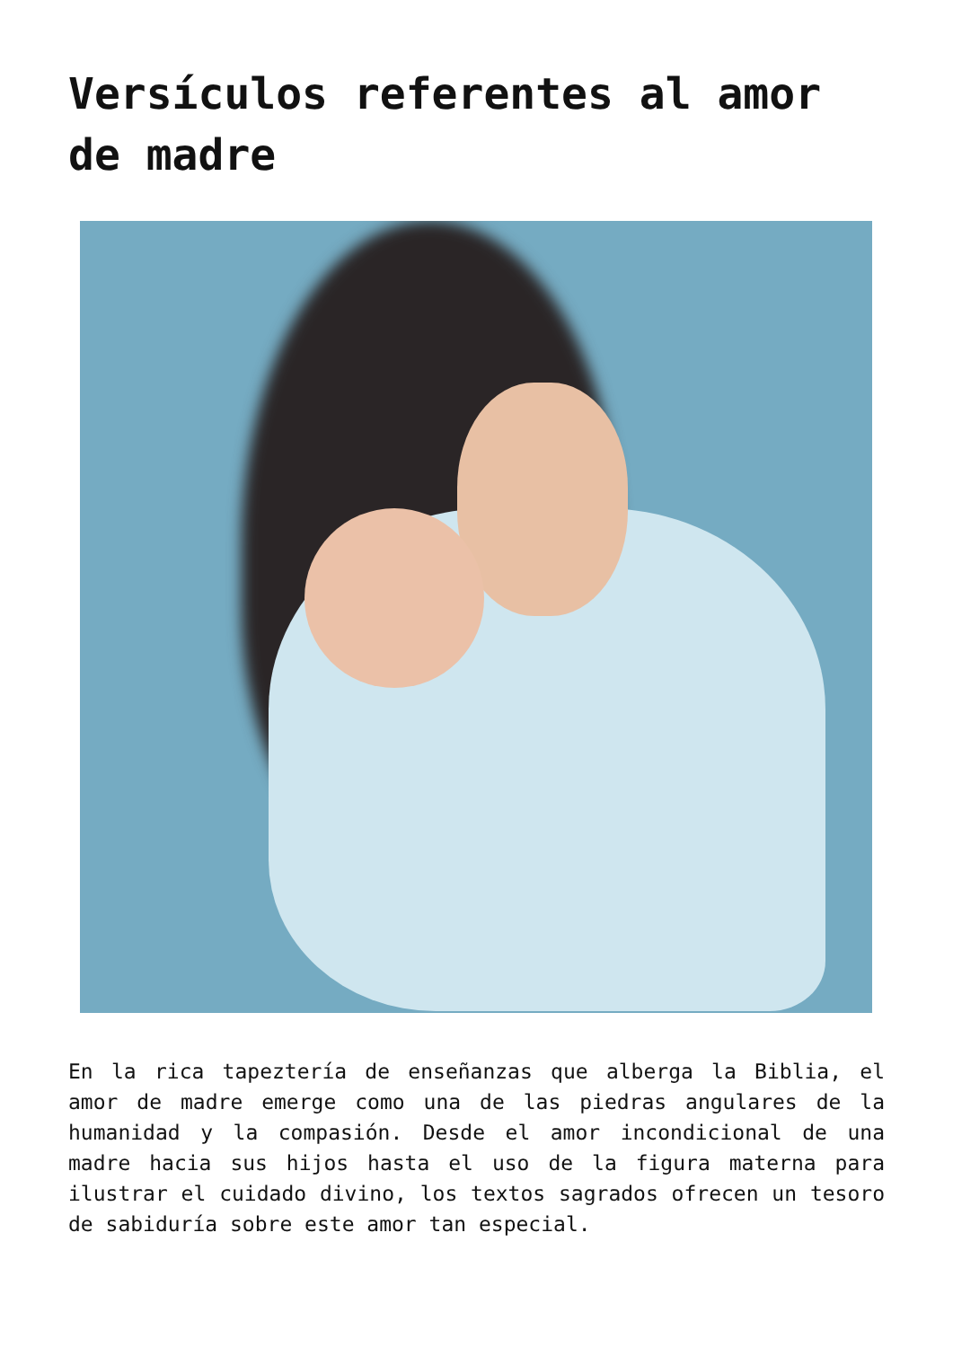Versículos referentes al amor de madre
En la rica tapeztería de enseñanzas que alberga la Biblia, el amor de madre emerge como una de las piedras angulares de la humanidad y la compasión. Desde el amor incondicional de una madre hacia sus hijos hasta el uso de la figura materna para ilustrar el cuidado divino, los textos sagrados ofrecen un tesoro de sabiduría sobre este amor tan especial.